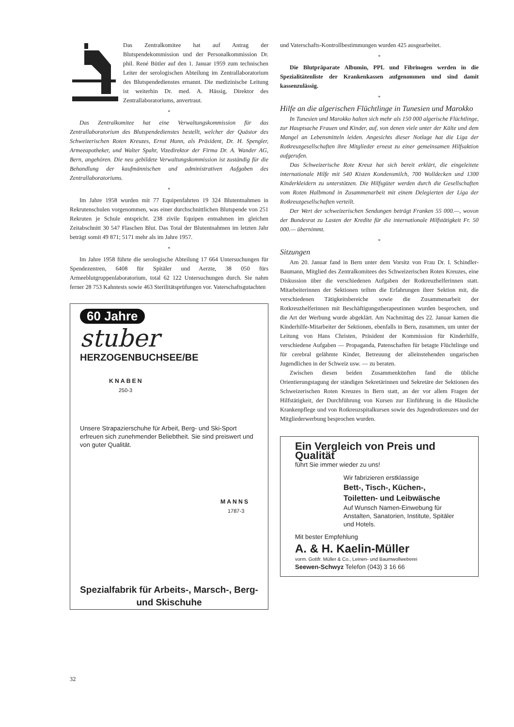Das Zentralkomitee hat auf Antrag der Blutspendekommission und der Personalkommission Dr. phil. René Bütler auf den 1. Januar 1959 zum technischen Leiter der serologischen Abteilung im Zentrallaboratorium des Blutspendedienstes ernannt. Die medizinische Leitung ist weiterhin Dr. med. A. Hässig, Direktor des Zentrallaboratoriums, anvertraut.
*
Das Zentralkomitee hat eine Verwaltungskommission für das Zentrallaboratorium des Blutspendedienstes bestellt, welcher der Quästor des Schweizerischen Roten Kreuzes, Ernst Hunn, als Präsident, Dr. H. Spengler, Armeeapotheker, und Walter Spahr, Vizedirektor der Firma Dr. A. Wander AG, Bern, angehören. Die neu gebildete Verwaltungskommission ist zuständig für die Behandlung der kaufmännischen und administrativen Aufgaben des Zentrallaboratoriums.
*
Im Jahre 1958 wurden mit 77 Equipenfahrten 19 324 Blutentnahmen in Rekrutenschulen vorgenommen, was einer durchschnittlichen Blutspende von 251 Rekruten je Schule entspricht. 238 zivile Equipen entnahmen im gleichen Zeitabschnitt 30 547 Flaschen Blut. Das Total der Blutentnahmen im letzten Jahr beträgt somit 49 871; 5171 mehr als im Jahre 1957.
*
Im Jahre 1958 führte die serologische Abteilung 17 664 Untersuchungen für Spendezentren, 6408 für Spitäler und Aerzte, 38 050 fürs Armeeblutgruppenlaboratorium, total 62 122 Untersuchungen durch. Sie nahm ferner 28 753 Kahntests sowie 463 Sterilitätsprüfungen vor. Vaterschaftsgutachten
60 Jahre
stuber
HERZOGENBUCHSEE/BE
KNABEN
250-3
Unsere Strapazierschuhe für Arbeit, Berg- und Ski-Sport erfreuen sich zunehmender Beliebtheit. Sie sind preiswert und von guter Qualität.
MANNS
1787-3
Spezialfabrik für Arbeits-, Marsch-, Berg- und Skischuhe
und Vaterschafts-Kontrollbestimmungen wurden 425 ausgearbeitet.
*
Die Blutpräparate Albumin, PPL und Fibrinogen werden in die Spezialitätenliste der Krankenkassen aufgenommen und sind damit kassenzulässig.
*
Hilfe an die algerischen Flüchtlinge in Tunesien und Marokko
In Tunesien und Marokko halten sich mehr als 150 000 algerische Flüchtlinge, zur Hauptsache Frauen und Kinder, auf, von denen viele unter der Kälte und dem Mangel an Lebensmitteln leiden. Angesichts dieser Notlage hat die Liga der Rotkreuzgesellschaften ihre Mitglieder erneut zu einer gemeinsamen Hilfsaktion aufgerufen.
Das Schweizerische Rote Kreuz hat sich bereit erklärt, die eingeleitete internationale Hilfe mit 540 Kisten Kondensmilch, 700 Wolldecken und 1300 Kinderkleidern zu unterstützen. Die Hilfsgüter werden durch die Gesellschaften vom Roten Halbmond in Zusammenarbeit mit einem Delegierten der Liga der Rotkreuzgesellschaften verteilt.
Der Wert der schweizerischen Sendungen beträgt Franken 55 000.—, wovon der Bundesrat zu Lasten der Kredite für die internationale Hilfstätigkeit Fr. 50 000.— übernimmt.
*
Sitzungen
Am 20. Januar fand in Bern unter dem Vorsitz von Frau Dr. I. Schindler-Baumann, Mitglied des Zentralkomitees des Schweizerischen Roten Kreuzes, eine Diskussion über die verschiedenen Aufgaben der Rotkreuzhelferinnen statt. Mitarbeiterinnen der Sektionen teilten die Erfahrungen ihrer Sektion mit, die verschiedenen Tätigkeitsbereiche sowie die Zusammenarbeit der Rotkreuzhelferinnen mit Beschäftigungstherapeutinnen wurden besprochen, und die Art der Werbung wurde abgeklärt. Am Nachmittag des 22. Januar kamen die Kinderhilfe-Mitarbeiter der Sektionen, ebenfalls in Bern, zusammen, um unter der Leitung von Hans Christen, Präsident der Kommission für Kinderhilfe, verschiedene Aufgaben — Propaganda, Patenschaften für betagte Flüchtlinge und für cerebral gelähmte Kinder, Betreuung der alleinstehenden ungarischen Jugendlichen in der Schweiz usw. — zu beraten.
Zwischen diesen beiden Zusammenkünften fand die übliche Orientierungstagung der ständigen Sekretärinnen und Sekretäre der Sektionen des Schweizerischen Roten Kreuzes in Bern statt, an der vor allem Fragen der Hilfstätigkeit, der Durchführung von Kursen zur Einführung in die Häusliche Krankenpflege und von Rotkreuzspitalkursen sowie des Jugendrotkreuzes und der Mitgliederwerbung besprochen wurden.
Ein Vergleich von Preis und Qualität
führt Sie immer wieder zu uns!
Wir fabrizieren erstklassige
Bett-, Tisch-, Küchen-,
Toiletten- und Leibwäsche
Auf Wunsch Namen-Einwebung für Anstalten, Sanatorien, Institute, Spitäler und Hotels.
Mit bester Empfehlung
A. & H. Kaelin-Müller
vorm. Gottfr. Müller & Co., Leinen- und Baumwollweberei
Seewen-Schwyz Telefon (043) 3 16 66
32